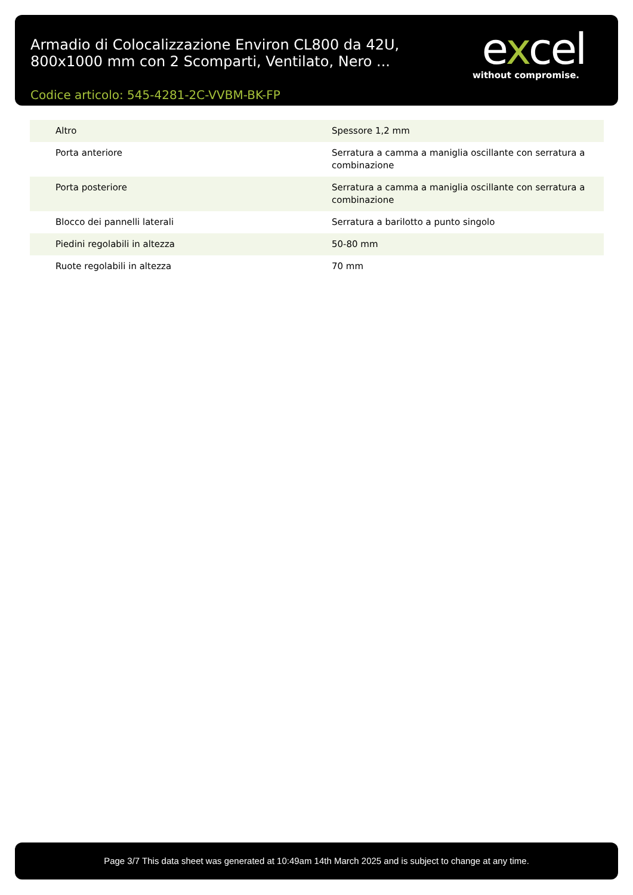Armadio di Colocalizzazione Environ CL800 da 42U, 800x1000 mm con 2 Scomparti, Ventilato, Nero ...
excel
without compromise.
Codice articolo: 545-4281-2C-VVBM-BK-FP
| Altro | Spessore 1,2 mm |
| Porta anteriore | Serratura a camma a maniglia oscillante con serratura a combinazione |
| Porta posteriore | Serratura a camma a maniglia oscillante con serratura a combinazione |
| Blocco dei pannelli laterali | Serratura a barilotto a punto singolo |
| Piedini regolabili in altezza | 50-80 mm |
| Ruote regolabili in altezza | 70 mm |
Page 3/7 This data sheet was generated at 10:49am 14th March 2025 and is subject to change at any time.